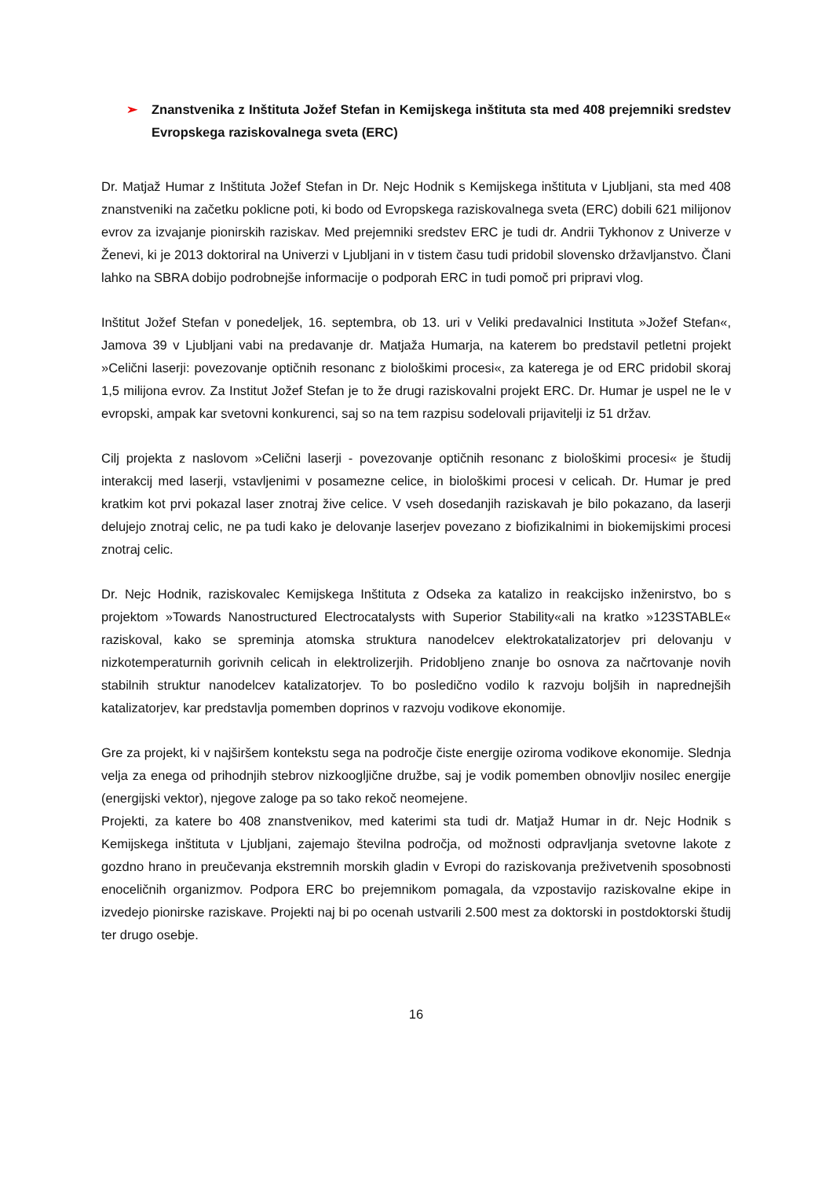➢ Znanstvenika z Inštituta Jožef Stefan in Kemijskega inštituta sta med 408 prejemniki sredstev Evropskega raziskovalnega sveta (ERC)
Dr. Matjaž Humar z Inštituta Jožef Stefan in Dr. Nejc Hodnik s Kemijskega inštituta v Ljubljani, sta med 408 znanstveniki na začetku poklicne poti, ki bodo od Evropskega raziskovalnega sveta (ERC) dobili 621 milijonov evrov za izvajanje pionirskih raziskav. Med prejemniki sredstev ERC je tudi dr. Andrii Tykhonov z Univerze v Ženevi, ki je 2013 doktoriral na Univerzi v Ljubljani in v tistem času tudi pridobil slovensko državljanstvo. Člani lahko na SBRA dobijo podrobnejše informacije o podporah ERC in tudi pomoč pri pripravi vlog.
Inštitut Jožef Stefan v ponedeljek, 16. septembra, ob 13. uri v Veliki predavalnici Instituta »Jožef Stefan«, Jamova 39 v Ljubljani vabi na predavanje dr. Matjaža Humarja, na katerem bo predstavil petletni projekt »Celični laserji: povezovanje optičnih resonanc z biološkimi procesi«, za katerega je od ERC pridobil skoraj 1,5 milijona evrov. Za Institut Jožef Stefan je to že drugi raziskovalni projekt ERC. Dr. Humar je uspel ne le v evropski, ampak kar svetovni konkurenci, saj so na tem razpisu sodelovali prijavitelji iz 51 držav.
Cilj projekta z naslovom »Celični laserji - povezovanje optičnih resonanc z biološkimi procesi« je študij interakcij med laserji, vstavljenimi v posamezne celice, in biološkimi procesi v celicah. Dr. Humar je pred kratkim kot prvi pokazal laser znotraj žive celice. V vseh dosedanjih raziskavah je bilo pokazano, da laserji delujejo znotraj celic, ne pa tudi kako je delovanje laserjev povezano z biofizikalnimi in biokemijskimi procesi znotraj celic.
Dr. Nejc Hodnik, raziskovalec Kemijskega Inštituta z Odseka za katalizo in reakcijsko inženirstvo, bo s projektom »Towards Nanostructured Electrocatalysts with Superior Stability«ali na kratko »123STABLE« raziskoval, kako se spreminja atomska struktura nanodelcev elektrokatalizatorjev pri delovanju v nizkotemperaturnih gorivnih celicah in elektrolizerjih. Pridobljeno znanje bo osnova za načrtovanje novih stabilnih struktur nanodelcev katalizatorjev. To bo posledično vodilo k razvoju boljših in naprednejših katalizatorjev, kar predstavlja pomemben doprinos v razvoju vodikove ekonomije.
Gre za projekt, ki v najširšem kontekstu sega na področje čiste energije oziroma vodikove ekonomije. Slednja velja za enega od prihodnjih stebrov nizkoogljične družbe, saj je vodik pomemben obnovljiv nosilec energije (energijski vektor), njegove zaloge pa so tako rekoč neomejene.
Projekti, za katere bo 408 znanstvenikov, med katerimi sta tudi dr. Matjaž Humar in dr. Nejc Hodnik s Kemijskega inštituta v Ljubljani, zajemajo številna področja, od možnosti odpravljanja svetovne lakote z gozdno hrano in preučevanja ekstremnih morskih gladin v Evropi do raziskovanja preživetvenih sposobnosti enoceličnih organizmov. Podpora ERC bo prejemnikom pomagala, da vzpostavijo raziskovalne ekipe in izvedejo pionirske raziskave. Projekti naj bi po ocenah ustvarili 2.500 mest za doktorski in postdoktorski študij ter drugo osebje.
16